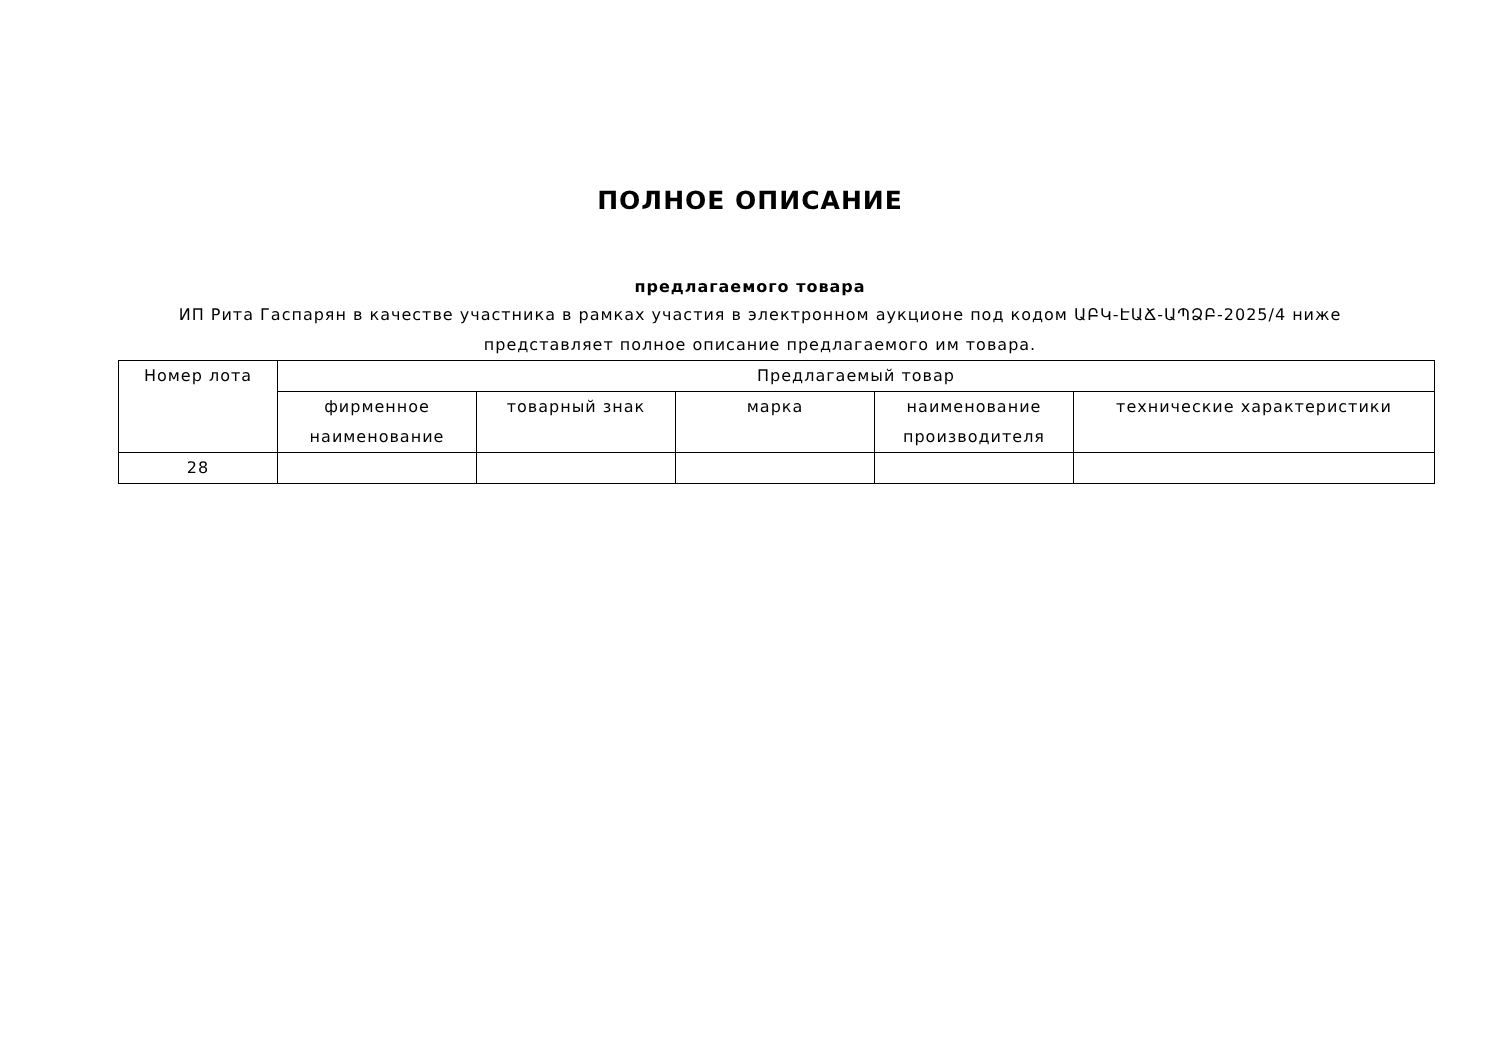ПОЛНОЕ ОПИСАНИЕ
предлагаемого товара
ИП Рита Гаспарян в качестве участника в рамках участия в электронном аукционе под кодом ԱԲԿ-ԷԱՃ-ԱՊՁԲ-2025/4 ниже представляет полное описание предлагаемого им товара.
| Номер лота | Предлагаемый товар | | | | |
| --- | --- | --- | --- | --- | --- |
| | фирменное наименование | товарный знак | марка | наименование производителя | технические характеристики |
| 28 | | | | | |